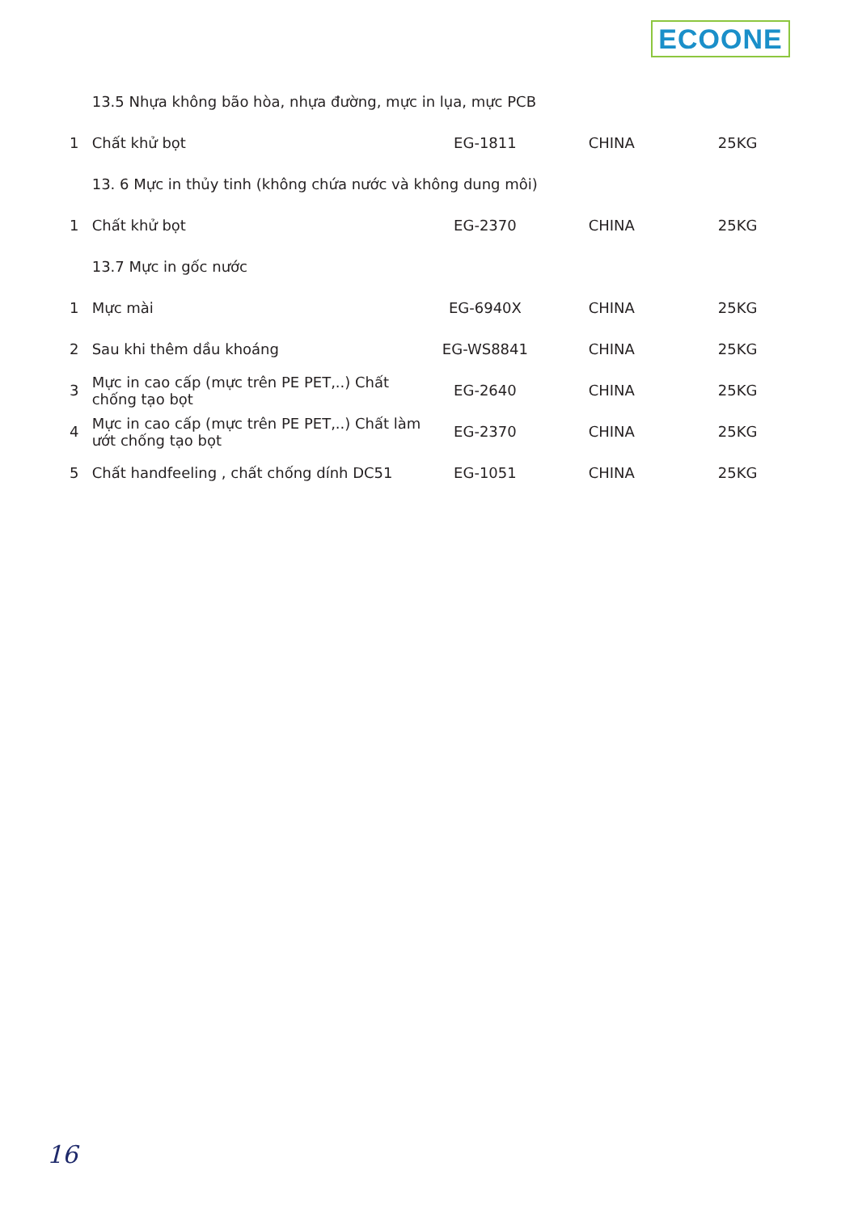ECOONE
| | 13.5 Nhựa không bão hòa, nhựa đường, mực in lụa, mực PCB | | | |
| 1 | Chất khử bọt | EG-1811 | CHINA | 25KG |
| | 13. 6 Mực in thủy tinh (không chứa nước và không dung môi) | | | |
| 1 | Chất khử bọt | EG-2370 | CHINA | 25KG |
| | 13.7 Mực in gốc nước | | | |
| 1 | Mực mài | EG-6940X | CHINA | 25KG |
| 2 | Sau khi thêm dầu khoáng | EG-WS8841 | CHINA | 25KG |
| 3 | Mực in cao cấp (mực trên PE PET,..) Chất chống tạo bọt | EG-2640 | CHINA | 25KG |
| 4 | Mực in cao cấp (mực trên PE PET,..) Chất làm ướt chống tạo bọt | EG-2370 | CHINA | 25KG |
| 5 | Chất handfeeling , chất chống dính DC51 | EG-1051 | CHINA | 25KG |
16